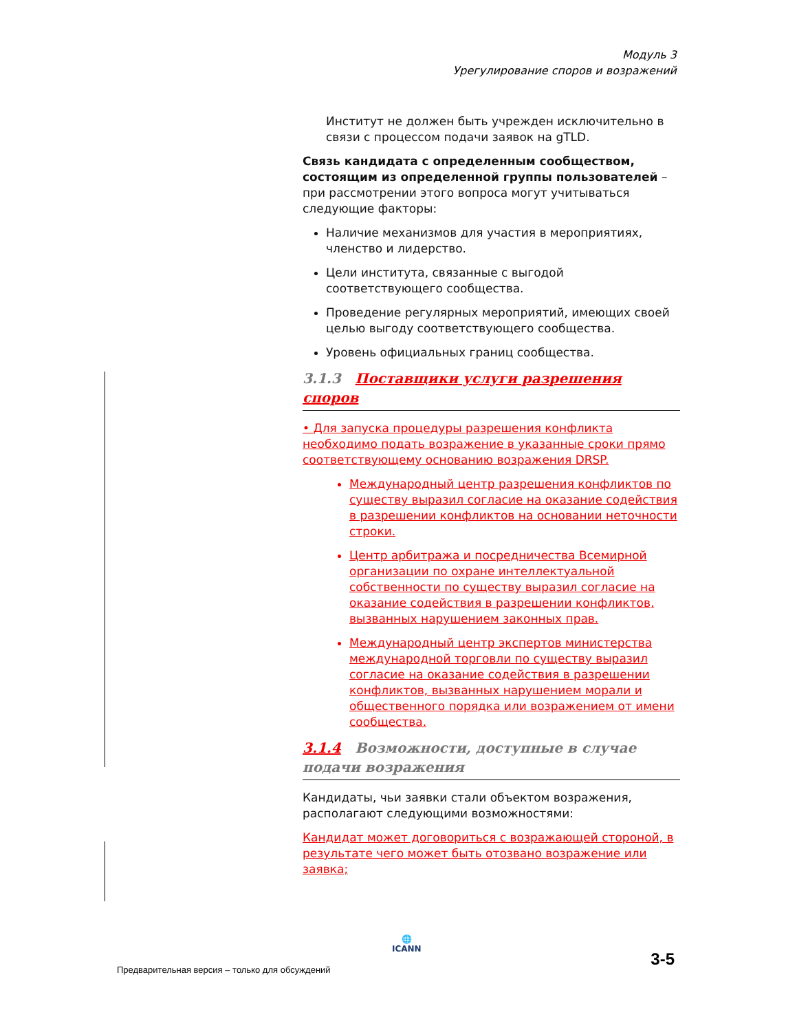Модуль 3
Урегулирование споров и возражений
Институт не должен быть учрежден исключительно в связи с процессом подачи заявок на gTLD.
Связь кандидата с определенным сообществом, состоящим из определенной группы пользователей – при рассмотрении этого вопроса могут учитываться следующие факторы:
Наличие механизмов для участия в мероприятиях, членство и лидерство.
Цели института, связанные с выгодой соответствующего сообщества.
Проведение регулярных мероприятий, имеющих своей целью выгоду соответствующего сообщества.
Уровень официальных границ сообщества.
3.1.3 Поставщики услуги разрешения споров
• Для запуска процедуры разрешения конфликта необходимо подать возражение в указанные сроки прямо соответствующему основанию возражения DRSP.
Международный центр разрешения конфликтов по существу выразил согласие на оказание содействия в разрешении конфликтов на основании неточности строки.
Центр арбитража и посредничества Всемирной организации по охране интеллектуальной собственности по существу выразил согласие на оказание содействия в разрешении конфликтов, вызванных нарушением законных прав.
Международный центр экспертов министерства международной торговли по существу выразил согласие на оказание содействия в разрешении конфликтов, вызванных нарушением морали и общественного порядка или возражением от имени сообщества.
3.1.4 Возможности, доступные в случае подачи возражения
Кандидаты, чьи заявки стали объектом возражения, располагают следующими возможностями:
Кандидат может договориться с возражающей стороной, в результате чего может быть отозвано возражение или заявка;
🌐
ICANN
Предварительная версия – только для обсуждений
3-5